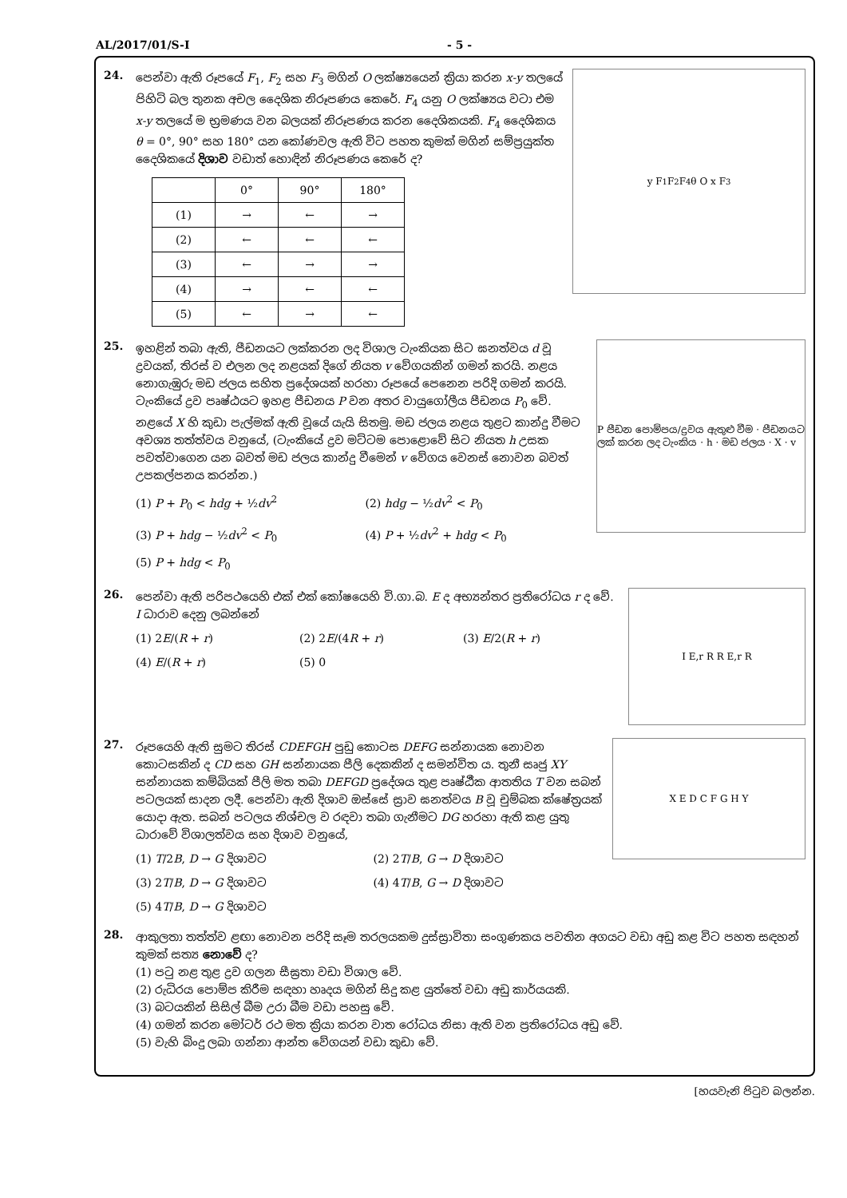AL/2017/01/S-I - 5 -
24.
පෙන්වා ඇති රූපයේ F<sub>1</sub>, F<sub>2</sub> සහ F<sub>3</sub> මගින් O ලක්ෂ්‍යයෙන් ක්‍රියා කරන x-y තලයේ පිහිටි බල තුනක අචල දෛශික නිරූපණය කෙරේ. F<sub>4</sub> යනු O ලක්ෂ්‍යය වටා එම x-y තලයේ ම භ්‍රමණය වන බලයක් නිරූපණය කරන දෛශිකයකි. F<sub>4</sub> දෛශිකය θ = 0°, 90° සහ 180° යන කෝණවල ඇති විට පහත කුමක් මගින් සම්ප්‍රයුක්ත දෛශිකයේ දිශාව වඩාත් හොඳින් නිරූපණය කෙරේ ද?
| | 0° | 90° | 180° |
| --- | --- | --- | --- |
| (1) | → | ← | → |
| (2) | ← | ← | ← |
| (3) | ← | → | → |
| (4) | → | ← | ← |
| (5) | ← | → | ← |
y F<sub>1</sub> F<sub>2</sub> F<sub>4</sub> θ O x F<sub>3</sub>
25.
ඉහළින් තබා ඇති, පීඩනයට ලක්කරන ලද විශාල ටැංකියක සිට ඝනත්වය d වූ ද්‍රවයක්, තිරස් ව එලන ලද නළයක් දිගේ නියත v වේගයකින් ගමන් කරයි. නළය නොගැඹුරු මඩ ජලය සහිත ප්‍රදේශයක් හරහා රූපයේ පෙනෙන පරිදි ගමන් කරයි. ටැංකියේ ද්‍රව පෘෂ්ඨයට ඉහළ පීඩනය P වන අතර වායුගෝලීය පීඩනය P<sub>0</sub> වේ. නළයේ X හි කුඩා පැල්මක් ඇති වූයේ යැයි සිතමු. මඩ ජලය නළය තුළට කාන්දු වීමට අවශ්‍ය තත්ත්වය වනුයේ, (ටැංකියේ ද්‍රව මට්ටම පොළොවේ සිට නියත h උසක පවත්වාගෙන යන බවත් මඩ ජලය කාන්දු වීමෙන් v වේගය වෙනස් නොවන බවත් උපකල්පනය කරන්න.)
(1) P + P<sub>0</sub> < hdg + ½dv<sup>2</sup>
(2) hdg − ½dv<sup>2</sup> < P<sub>0</sub>
(3) P + hdg − ½dv<sup>2</sup> < P<sub>0</sub>
(4) P + ½dv<sup>2</sup> + hdg < P<sub>0</sub>
(5) P + hdg < P<sub>0</sub>
P පීඩන පොම්පය/ද්‍රවය ඇතුළු වීම · පීඩනයට ලක් කරන ලද ටැංකිය · h · මඩ ජලය · X · v
26.
පෙන්වා ඇති පරිපථයෙහි එක් එක් කෝෂයෙහි වි.ගා.බ. E ද අභ්‍යන්තර ප්‍රතිරෝධය r ද වේ. I ධාරාව දෙනු ලබන්නේ
(1) 2E/(R + r)
(2) 2E/(4R + r)
(3) E/2(R + r)
(4) E/(R + r)
(5) 0
I E,r R R E,r R
27.
රූපයෙහි ඇති සුමට තිරස් CDEFGH පුඩු කොටස DEFG සන්නායක නොවන කොටසකින් ද CD සහ GH සන්නායක පීලි දෙකකින් ද සමන්විත ය. තුනී සෘජු XY සන්නායක කම්බියක් පීලි මත තබා DEFGD ප්‍රදේශය තුළ පෘෂ්ඨීක ආතතිය T වන සබන් පටලයක් සාදන ලදී. පෙන්වා ඇති දිශාව ඔස්සේ ස්‍රාව ඝනත්වය B වූ චුම්බක ක්ෂේත්‍රයක් යොදා ඇත. සබන් පටලය නිශ්චල ව රඳවා තබා ගැනීමට DG හරහා ඇති කළ යුතු ධාරාවේ විශාලත්වය සහ දිශාව වනුයේ,
(1) T/2B, D → G දිශාවට
(2) 2T/B, G → D දිශාවට
(3) 2T/B, D → G දිශාවට
(4) 4T/B, G → D දිශාවට
(5) 4T/B, D → G දිශාවට
X E D C F G H Y
28.
ආකුලතා තත්ත්ව ළඟා නොවන පරිදි සෑම තරලයකම දුස්ස්‍රාවිතා සංගුණකය පවතින අගයට වඩා අඩු කළ විට පහත සඳහන් කුමක් සත්‍ය නොවේ ද?
(1) පටු නළ තුළ ද්‍රව ගලන සීඝ්‍රතා වඩා විශාල වේ.
(2) රුධිරය පොම්ප කිරීම සඳහා හෘදය මගින් සිදු කළ යුත්තේ වඩා අඩු කාර්යයකි.
(3) බටයකින් සිසිල් බීම උරා බීම වඩා පහසු වේ.
(4) ගමන් කරන මෝටර් රථ මත ක්‍රියා කරන වාත රෝධය නිසා ඇති වන ප්‍රතිරෝධය අඩු වේ.
(5) වැහි බිංදු ලබා ගන්නා ආන්ත වේගයන් වඩා කුඩා වේ.
[හයවැනි පිටුව බලන්න.